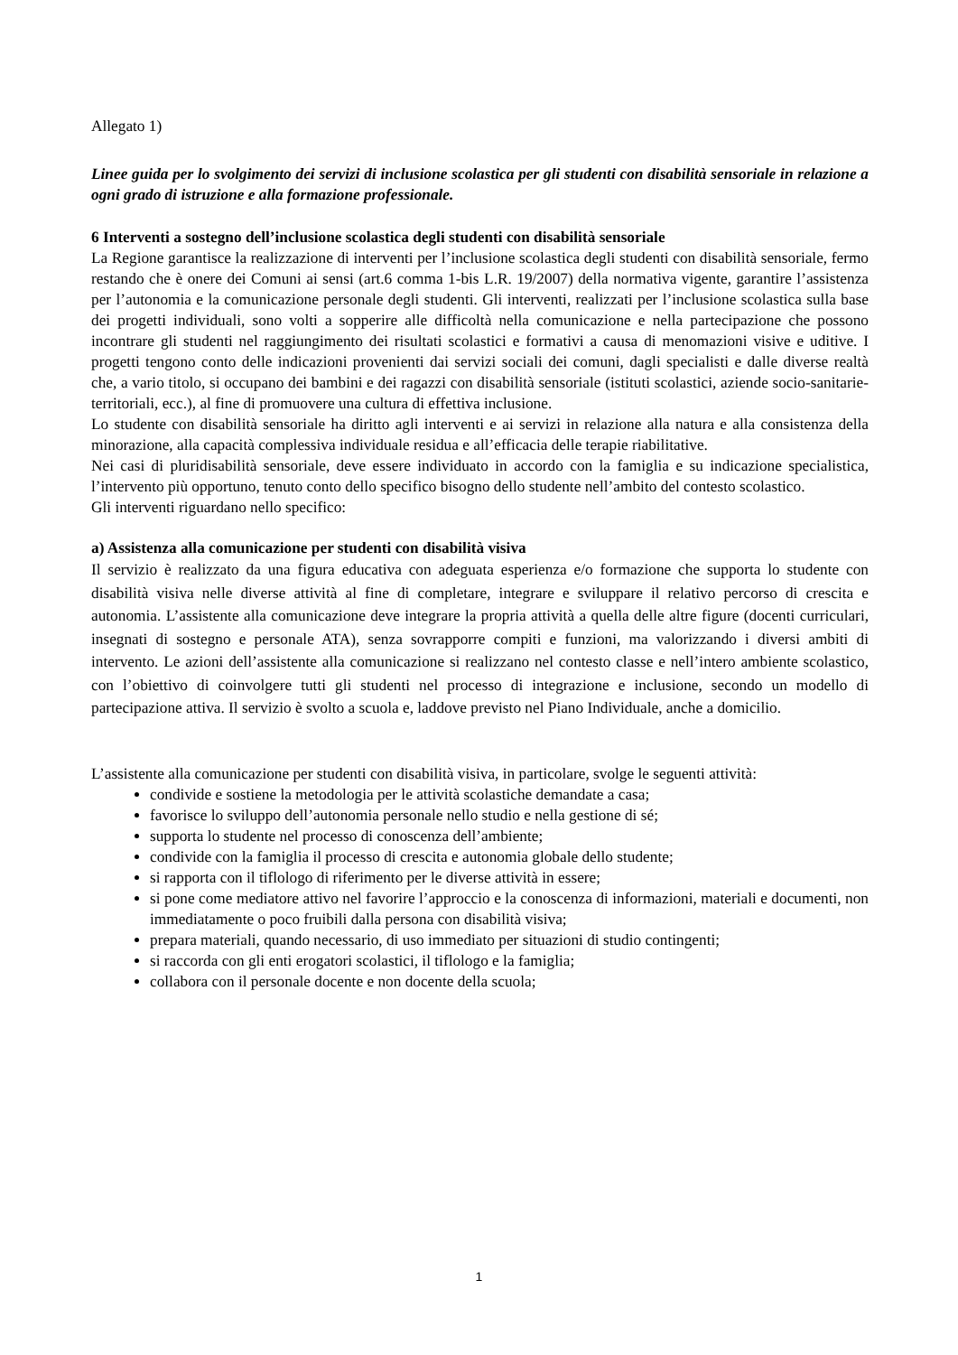Allegato 1)
Linee guida per lo svolgimento dei servizi di inclusione scolastica per gli studenti con disabilità sensoriale in relazione a ogni grado di istruzione e alla formazione professionale.
6 Interventi a sostegno dell’inclusione scolastica degli studenti con disabilità sensoriale
La Regione garantisce la realizzazione di interventi per l’inclusione scolastica degli studenti con disabilità sensoriale, fermo restando che è onere dei Comuni ai sensi (art.6 comma 1-bis L.R. 19/2007) della normativa vigente, garantire l’assistenza per l’autonomia e la comunicazione personale degli studenti. Gli interventi, realizzati per l’inclusione scolastica sulla base dei progetti individuali, sono volti a sopperire alle difficoltà nella comunicazione e nella partecipazione che possono incontrare gli studenti nel raggiungimento dei risultati scolastici e formativi a causa di menomazioni visive e uditive. I progetti tengono conto delle indicazioni provenienti dai servizi sociali dei comuni, dagli specialisti e dalle diverse realtà che, a vario titolo, si occupano dei bambini e dei ragazzi con disabilità sensoriale (istituti scolastici, aziende socio-sanitarie- territoriali, ecc.), al fine di promuovere una cultura di effettiva inclusione.
Lo studente con disabilità sensoriale ha diritto agli interventi e ai servizi in relazione alla natura e alla consistenza della minorazione, alla capacità complessiva individuale residua e all’efficacia delle terapie riabilitative.
Nei casi di pluridisabilità sensoriale, deve essere individuato in accordo con la famiglia e su indicazione specialistica, l’intervento più opportuno, tenuto conto dello specifico bisogno dello studente nell’ambito del contesto scolastico.
Gli interventi riguardano nello specifico:
a) Assistenza alla comunicazione per studenti con disabilità visiva
Il servizio è realizzato da una figura educativa con adeguata esperienza e/o formazione che supporta lo studente con disabilità visiva nelle diverse attività al fine di completare, integrare e sviluppare il relativo percorso di crescita e autonomia. L’assistente alla comunicazione deve integrare la propria attività a quella delle altre figure (docenti curriculari, insegnati di sostegno e personale ATA), senza sovrapporre compiti e funzioni, ma valorizzando i diversi ambiti di intervento. Le azioni dell’assistente alla comunicazione si realizzano nel contesto classe e nell’intero ambiente scolastico, con l’obiettivo di coinvolgere tutti gli studenti nel processo di integrazione e inclusione, secondo un modello di partecipazione attiva. Il servizio è svolto a scuola e, laddove previsto nel Piano Individuale, anche a domicilio.
L’assistente alla comunicazione per studenti con disabilità visiva, in particolare, svolge le seguenti attività:
condivide e sostiene la metodologia per le attività scolastiche demandate a casa;
favorisce lo sviluppo dell’autonomia personale nello studio e nella gestione di sé;
supporta lo studente nel processo di conoscenza dell’ambiente;
condivide con la famiglia il processo di crescita e autonomia globale dello studente;
si rapporta con il tiflologo di riferimento per le diverse attività in essere;
si pone come mediatore attivo nel favorire l’approccio e la conoscenza di informazioni, materiali e documenti, non immediatamente o poco fruibili dalla persona con disabilità visiva;
prepara materiali, quando necessario, di uso immediato per situazioni di studio contingenti;
si raccorda con gli enti erogatori scolastici, il tiflologo e la famiglia;
collabora con il personale docente e non docente della scuola;
1